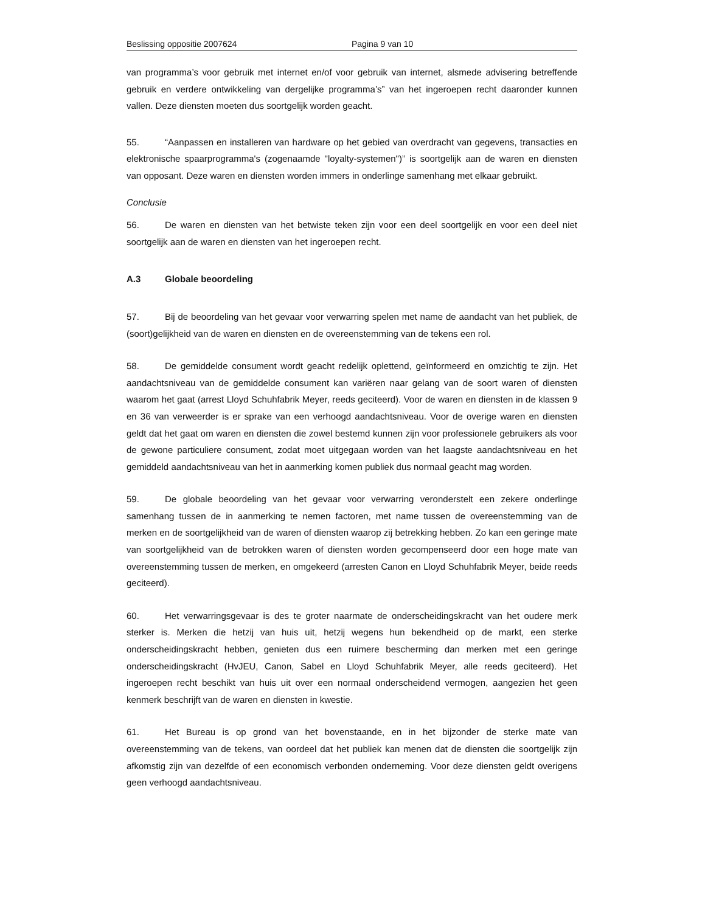Beslissing oppositie 2007624 Pagina 9 van 10
van programma’s voor gebruik met internet en/of voor gebruik van internet, alsmede advisering betreffende gebruik en verdere ontwikkeling van dergelijke programma’s” van het ingeroepen recht daaronder kunnen vallen. Deze diensten moeten dus soortgelijk worden geacht.
55. “Aanpassen en installeren van hardware op het gebied van overdracht van gegevens, transacties en elektronische spaarprogramma's (zogenaamde "loyalty-systemen")” is soortgelijk aan de waren en diensten van opposant. Deze waren en diensten worden immers in onderlinge samenhang met elkaar gebruikt.
Conclusie
56. De waren en diensten van het betwiste teken zijn voor een deel soortgelijk en voor een deel niet soortgelijk aan de waren en diensten van het ingeroepen recht.
A.3 Globale beoordeling
57. Bij de beoordeling van het gevaar voor verwarring spelen met name de aandacht van het publiek, de (soort)gelijkheid van de waren en diensten en de overeenstemming van de tekens een rol.
58. De gemiddelde consument wordt geacht redelijk oplettend, geïnformeerd en omzichtig te zijn. Het aandachtsniveau van de gemiddelde consument kan variëren naar gelang van de soort waren of diensten waarom het gaat (arrest Lloyd Schuhfabrik Meyer, reeds geciteerd). Voor de waren en diensten in de klassen 9 en 36 van verweerder is er sprake van een verhoogd aandachtsniveau. Voor de overige waren en diensten geldt dat het gaat om waren en diensten die zowel bestemd kunnen zijn voor professionele gebruikers als voor de gewone particuliere consument, zodat moet uitgegaan worden van het laagste aandachtsniveau en het gemiddeld aandachtsniveau van het in aanmerking komen publiek dus normaal geacht mag worden.
59. De globale beoordeling van het gevaar voor verwarring veronderstelt een zekere onderlinge samenhang tussen de in aanmerking te nemen factoren, met name tussen de overeenstemming van de merken en de soortgelijkheid van de waren of diensten waarop zij betrekking hebben. Zo kan een geringe mate van soortgelijkheid van de betrokken waren of diensten worden gecompenseerd door een hoge mate van overeenstemming tussen de merken, en omgekeerd (arresten Canon en Lloyd Schuhfabrik Meyer, beide reeds geciteerd).
60. Het verwarringsgevaar is des te groter naarmate de onderscheidingskracht van het oudere merk sterker is. Merken die hetzij van huis uit, hetzij wegens hun bekendheid op de markt, een sterke onderscheidingskracht hebben, genieten dus een ruimere bescherming dan merken met een geringe onderscheidingskracht (HvJEU, Canon, Sabel en Lloyd Schuhfabrik Meyer, alle reeds geciteerd). Het ingeroepen recht beschikt van huis uit over een normaal onderscheidend vermogen, aangezien het geen kenmerk beschrijft van de waren en diensten in kwestie.
61. Het Bureau is op grond van het bovenstaande, en in het bijzonder de sterke mate van overeenstemming van de tekens, van oordeel dat het publiek kan menen dat de diensten die soortgelijk zijn afkomstig zijn van dezelfde of een economisch verbonden onderneming. Voor deze diensten geldt overigens geen verhoogd aandachtsniveau.